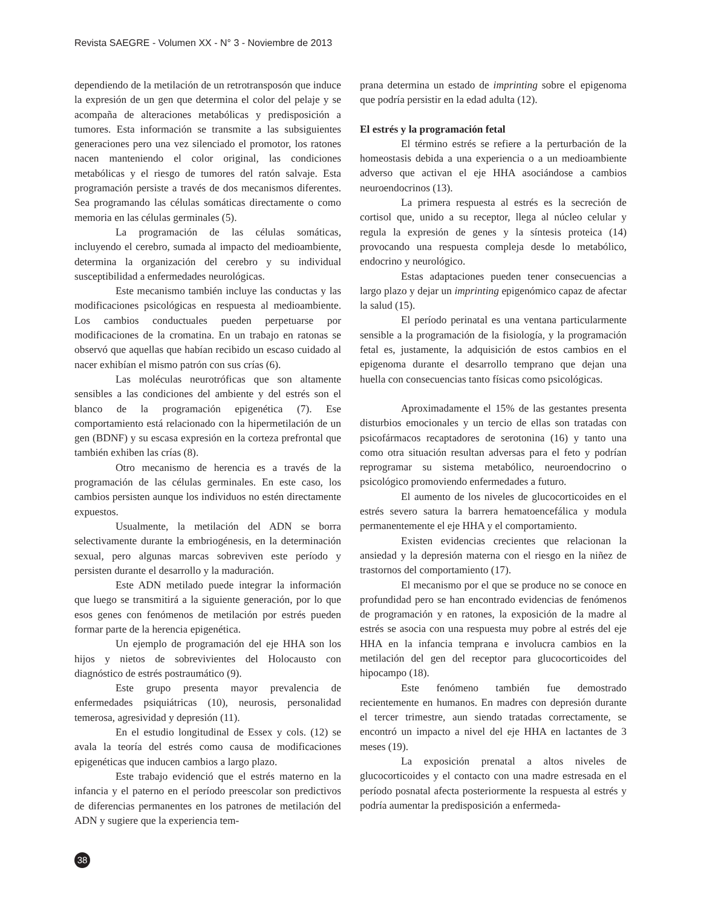Revista SAEGRE - Volumen XX - N° 3 - Noviembre de 2013
dependiendo de la metilación de un retrotransposón que induce la expresión de un gen que determina el color del pelaje y se acompaña de alteraciones metabólicas y predisposición a tumores. Esta información se transmite a las subsiguientes generaciones pero una vez silenciado el promotor, los ratones nacen manteniendo el color original, las condiciones metabólicas y el riesgo de tumores del ratón salvaje. Esta programación persiste a través de dos mecanismos diferentes. Sea programando las células somáticas directamente o como memoria en las células germinales (5).
La programación de las células somáticas, incluyendo el cerebro, sumada al impacto del medioambiente, determina la organización del cerebro y su individual susceptibilidad a enfermedades neurológicas.
Este mecanismo también incluye las conductas y las modificaciones psicológicas en respuesta al medioambiente. Los cambios conductuales pueden perpetuarse por modificaciones de la cromatina. En un trabajo en ratonas se observó que aquellas que habían recibido un escaso cuidado al nacer exhibían el mismo patrón con sus crías (6).
Las moléculas neurotróficas que son altamente sensibles a las condiciones del ambiente y del estrés son el blanco de la programación epigenética (7). Ese comportamiento está relacionado con la hipermetilación de un gen (BDNF) y su escasa expresión en la corteza prefrontal que también exhiben las crías (8).
Otro mecanismo de herencia es a través de la programación de las células germinales. En este caso, los cambios persisten aunque los individuos no estén directamente expuestos.
Usualmente, la metilación del ADN se borra selectivamente durante la embriogénesis, en la determinación sexual, pero algunas marcas sobreviven este período y persisten durante el desarrollo y la maduración.
Este ADN metilado puede integrar la información que luego se transmitirá a la siguiente generación, por lo que esos genes con fenómenos de metilación por estrés pueden formar parte de la herencia epigenética.
Un ejemplo de programación del eje HHA son los hijos y nietos de sobrevivientes del Holocausto con diagnóstico de estrés postraumático (9).
Este grupo presenta mayor prevalencia de enfermedades psiquiátricas (10), neurosis, personalidad temerosa, agresividad y depresión (11).
En el estudio longitudinal de Essex y cols. (12) se avala la teoría del estrés como causa de modificaciones epigenéticas que inducen cambios a largo plazo.
Este trabajo evidenció que el estrés materno en la infancia y el paterno en el período preescolar son predictivos de diferencias permanentes en los patrones de metilación del ADN y sugiere que la experiencia tem-
prana determina un estado de imprinting sobre el epigenoma que podría persistir en la edad adulta (12).
El estrés y la programación fetal
El término estrés se refiere a la perturbación de la homeostasis debida a una experiencia o a un medioambiente adverso que activan el eje HHA asociándose a cambios neuroendocrinos (13).
La primera respuesta al estrés es la secreción de cortisol que, unido a su receptor, llega al núcleo celular y regula la expresión de genes y la síntesis proteica (14) provocando una respuesta compleja desde lo metabólico, endocrino y neurológico.
Estas adaptaciones pueden tener consecuencias a largo plazo y dejar un imprinting epigenómico capaz de afectar la salud (15).
El período perinatal es una ventana particularmente sensible a la programación de la fisiología, y la programación fetal es, justamente, la adquisición de estos cambios en el epigenoma durante el desarrollo temprano que dejan una huella con consecuencias tanto físicas como psicológicas.
Aproximadamente el 15% de las gestantes presenta disturbios emocionales y un tercio de ellas son tratadas con psicofármacos recaptadores de serotonina (16) y tanto una como otra situación resultan adversas para el feto y podrían reprogramar su sistema metabólico, neuroendocrino o psicológico promoviendo enfermedades a futuro.
El aumento de los niveles de glucocorticoides en el estrés severo satura la barrera hematoencefálica y modula permanentemente el eje HHA y el comportamiento.
Existen evidencias crecientes que relacionan la ansiedad y la depresión materna con el riesgo en la niñez de trastornos del comportamiento (17).
El mecanismo por el que se produce no se conoce en profundidad pero se han encontrado evidencias de fenómenos de programación y en ratones, la exposición de la madre al estrés se asocia con una respuesta muy pobre al estrés del eje HHA en la infancia temprana e involucra cambios en la metilación del gen del receptor para glucocorticoides del hipocampo (18).
Este fenómeno también fue demostrado recientemente en humanos. En madres con depresión durante el tercer trimestre, aun siendo tratadas correctamente, se encontró un impacto a nivel del eje HHA en lactantes de 3 meses (19).
La exposición prenatal a altos niveles de glucocorticoides y el contacto con una madre estresada en el período posnatal afecta posteriormente la respuesta al estrés y podría aumentar la predisposición a enfermeda-
38